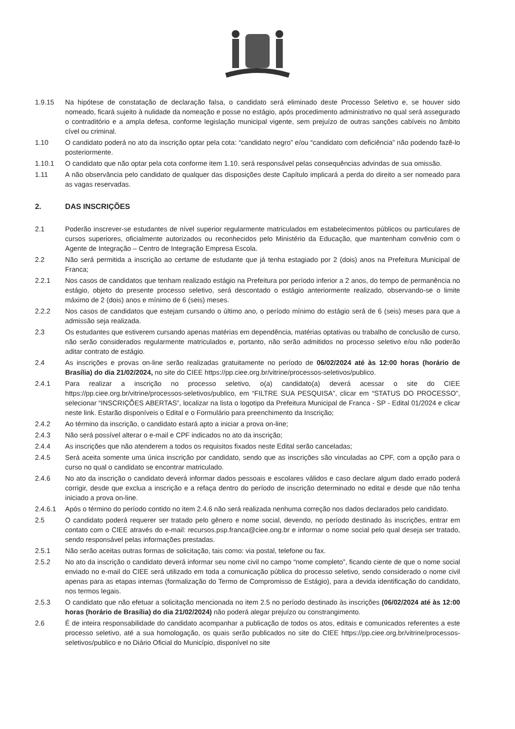1.9.15 Na hipótese de constatação de declaração falsa, o candidato será eliminado deste Processo Seletivo e, se houver sido nomeado, ficará sujeito à nulidade da nomeação e posse no estágio, após procedimento administrativo no qual será assegurado o contraditório e a ampla defesa, conforme legislação municipal vigente, sem prejuízo de outras sanções cabíveis no âmbito cível ou criminal.
1.10 O candidato poderá no ato da inscrição optar pela cota: “candidato negro” e/ou “candidato com deficiência” não podendo fazê-lo posteriormente.
1.10.1 O candidato que não optar pela cota conforme item 1.10. será responsável pelas consequências advindas de sua omissão.
1.11 A não observância pelo candidato de qualquer das disposições deste Capítulo implicará a perda do direito a ser nomeado para as vagas reservadas.
2. DAS INSCRIÇÕES
2.1 Poderão inscrever-se estudantes de nível superior regularmente matriculados em estabelecimentos públicos ou particulares de cursos superiores, oficialmente autorizados ou reconhecidos pelo Ministério da Educação, que mantenham convênio com o Agente de Integração – Centro de Integração Empresa Escola.
2.2 Não será permitida a inscrição ao certame de estudante que já tenha estagiado por 2 (dois) anos na Prefeitura Municipal de Franca;
2.2.1 Nos casos de candidatos que tenham realizado estágio na Prefeitura por período inferior a 2 anos, do tempo de permanência no estágio, objeto do presente processo seletivo, será descontado o estágio anteriormente realizado, observando-se o limite máximo de 2 (dois) anos e mínimo de 6 (seis) meses.
2.2.2 Nos casos de candidatos que estejam cursando o último ano, o período mínimo do estágio será de 6 (seis) meses para que a admissão seja realizada.
2.3 Os estudantes que estiverem cursando apenas matérias em dependência, matérias optativas ou trabalho de conclusão de curso, não serão considerados regularmente matriculados e, portanto, não serão admitidos no processo seletivo e/ou não poderão aditar contrato de estágio.
2.4 As inscrições e provas on-line serão realizadas gratuitamente no período de 06/02/2024 até às 12:00 horas (horário de Brasília) do dia 21/02/2024, no site do CIEE https://pp.ciee.org.br/vitrine/processos-seletivos/publico.
2.4.1 Para realizar a inscrição no processo seletivo, o(a) candidato(a) deverá acessar o site do CIEE https://pp.ciee.org.br/vitrine/processos-seletivos/publico, em “FILTRE SUA PESQUISA”, clicar em “STATUS DO PROCESSO”, selecionar “INSCRIÇÕES ABERTAS”, localizar na lista o logotipo da Prefeitura Municipal de Franca - SP - Edital 01/2024 e clicar neste link. Estarão disponíveis o Edital e o Formulário para preenchimento da Inscrição;
2.4.2 Ao término da inscrição, o candidato estará apto a iniciar a prova on-line;
2.4.3 Não será possível alterar o e-mail e CPF indicados no ato da inscrição;
2.4.4 As inscrições que não atenderem a todos os requisitos fixados neste Edital serão canceladas;
2.4.5 Será aceita somente uma única inscrição por candidato, sendo que as inscrições são vinculadas ao CPF, com a opção para o curso no qual o candidato se encontrar matriculado.
2.4.6 No ato da inscrição o candidato deverá informar dados pessoais e escolares válidos e caso declare algum dado errado poderá corrigir, desde que exclua a inscrição e a refaça dentro do período de inscrição determinado no edital e desde que não tenha iniciado a prova on-line.
2.4.6.1 Após o término do período contido no item 2.4.6 não será realizada nenhuma correção nos dados declarados pelo candidato.
2.5 O candidato poderá requerer ser tratado pelo gênero e nome social, devendo, no período destinado às inscrições, entrar em contato com o CIEE através do e-mail: recursos.psp.franca@ciee.ong.br e informar o nome social pelo qual deseja ser tratado, sendo responsável pelas informações prestadas.
2.5.1 Não serão aceitas outras formas de solicitação, tais como: via postal, telefone ou fax.
2.5.2 No ato da inscrição o candidato deverá informar seu nome civil no campo “nome completo”, ficando ciente de que o nome social enviado no e-mail do CIEE será utilizado em toda a comunicação pública do processo seletivo, sendo considerado o nome civil apenas para as etapas internas (formalização do Termo de Compromisso de Estágio), para a devida identificação do candidato, nos termos legais.
2.5.3 O candidato que não efetuar a solicitação mencionada no item 2.5 no período destinado às inscrições (06/02/2024 até às 12:00 horas (horário de Brasília) do dia 21/02/2024) não poderá alegar prejuízo ou constrangimento.
2.6 É de inteira responsabilidade do candidato acompanhar a publicação de todos os atos, editais e comunicados referentes a este processo seletivo, até a sua homologação, os quais serão publicados no site do CIEE https://pp.ciee.org.br/vitrine/processos-seletivos/publico e no Diário Oficial do Município, disponível no site